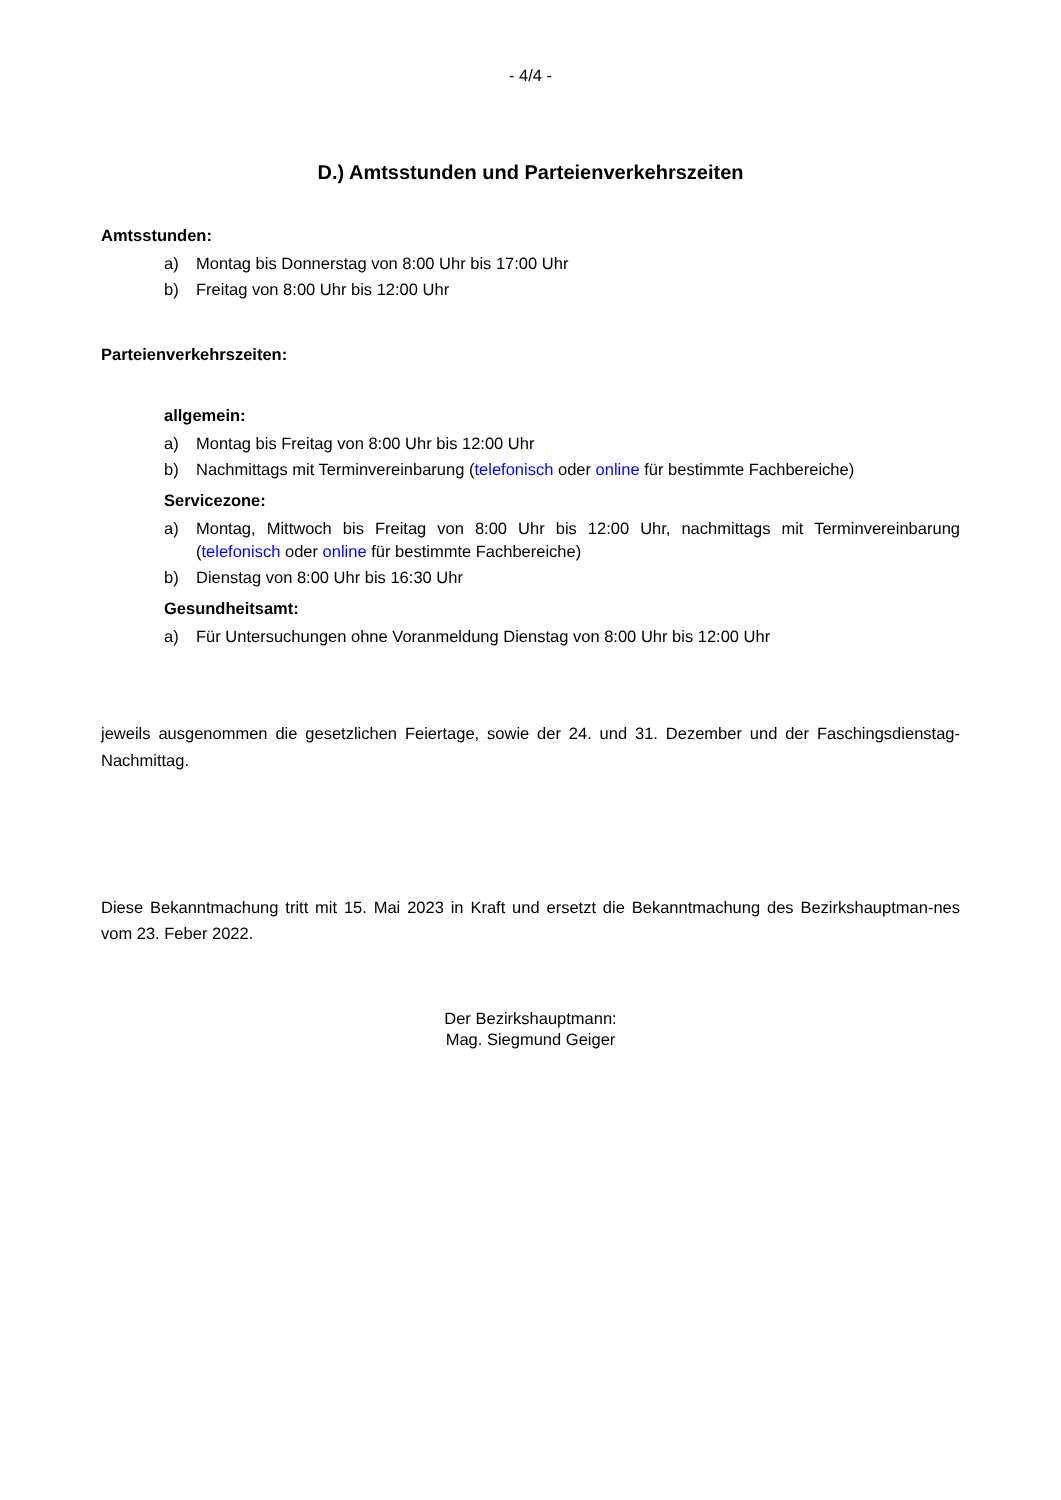- 4/4 -
D.) Amtsstunden und Parteienverkehrszeiten
Amtsstunden:
a) Montag bis Donnerstag von 8:00 Uhr bis 17:00 Uhr
b) Freitag von 8:00 Uhr bis 12:00 Uhr
Parteienverkehrszeiten:
allgemein:
a) Montag bis Freitag von 8:00 Uhr bis 12:00 Uhr
b) Nachmittags mit Terminvereinbarung (telefonisch oder online für bestimmte Fachbereiche)
Servicezone:
a) Montag, Mittwoch bis Freitag von 8:00 Uhr bis 12:00 Uhr, nachmittags mit Terminvereinbarung (telefonisch oder online für bestimmte Fachbereiche)
b) Dienstag von 8:00 Uhr bis 16:30 Uhr
Gesundheitsamt:
a) Für Untersuchungen ohne Voranmeldung Dienstag von 8:00 Uhr bis 12:00 Uhr
jeweils ausgenommen die gesetzlichen Feiertage, sowie der 24. und 31. Dezember und der Faschingsdienstag-Nachmittag.
Diese Bekanntmachung tritt mit 15. Mai 2023 in Kraft und ersetzt die Bekanntmachung des Bezirkshauptman-nes vom 23. Feber 2022.
Der Bezirkshauptmann:
Mag. Siegmund Geiger